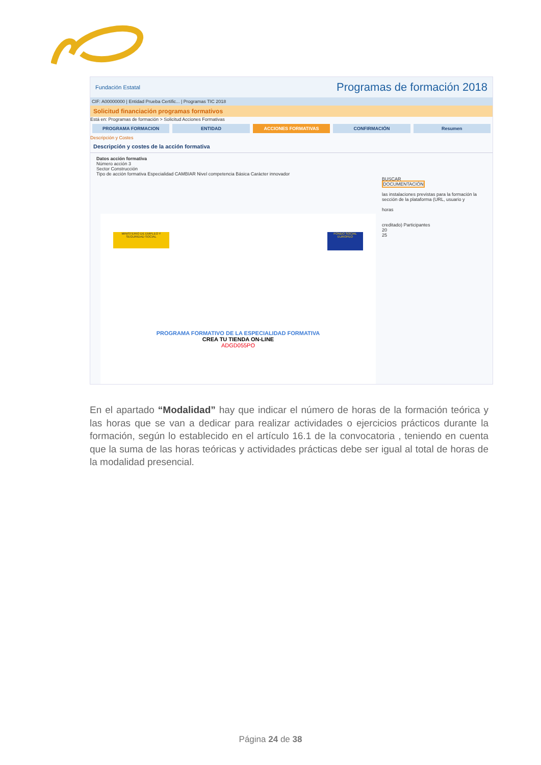Fundación Estatal Programas de formación 2018
CIF: A00000000 | Entidad Prueba Certific... | Programas TIC 2018
Solicitud financiación programas formativos
Está en: Programas de formación > Solicitud Acciones Formativas
PROGRAMA FORMACION ENTIDAD ACCIONES FORMATIVAS CONFIRMACIÓN Resumen
Descripción y Costes
Descripción y costes de la acción formativa
Datos acción formativa
Número acción 3
Sector Construcción
Tipo de acción formativa Especialidad CAMBIAR Nivel competencia Básica Carácter innovador
BUSCAR
DOCUMENTACIÓN
las instalaciones previstas para la formación la sección de la plataforma (URL, usuario y
horas
creditado) Participantes
20
25
MINISTERIO DE EMPLEO Y SEGURIDAD SOCIAL
FONDO SOCIAL EUROPEO
PROGRAMA FORMATIVO DE LA ESPECIALIDAD FORMATIVA
CREA TU TIENDA ON-LINE
ADGD055PO
En el apartado “Modalidad” hay que indicar el número de horas de la formación teórica y las horas que se van a dedicar para realizar actividades o ejercicios prácticos durante la formación, según lo establecido en el artículo 16.1 de la convocatoria , teniendo en cuenta que la suma de las horas teóricas y actividades prácticas debe ser igual al total de horas de la modalidad presencial.
Página 24 de 38